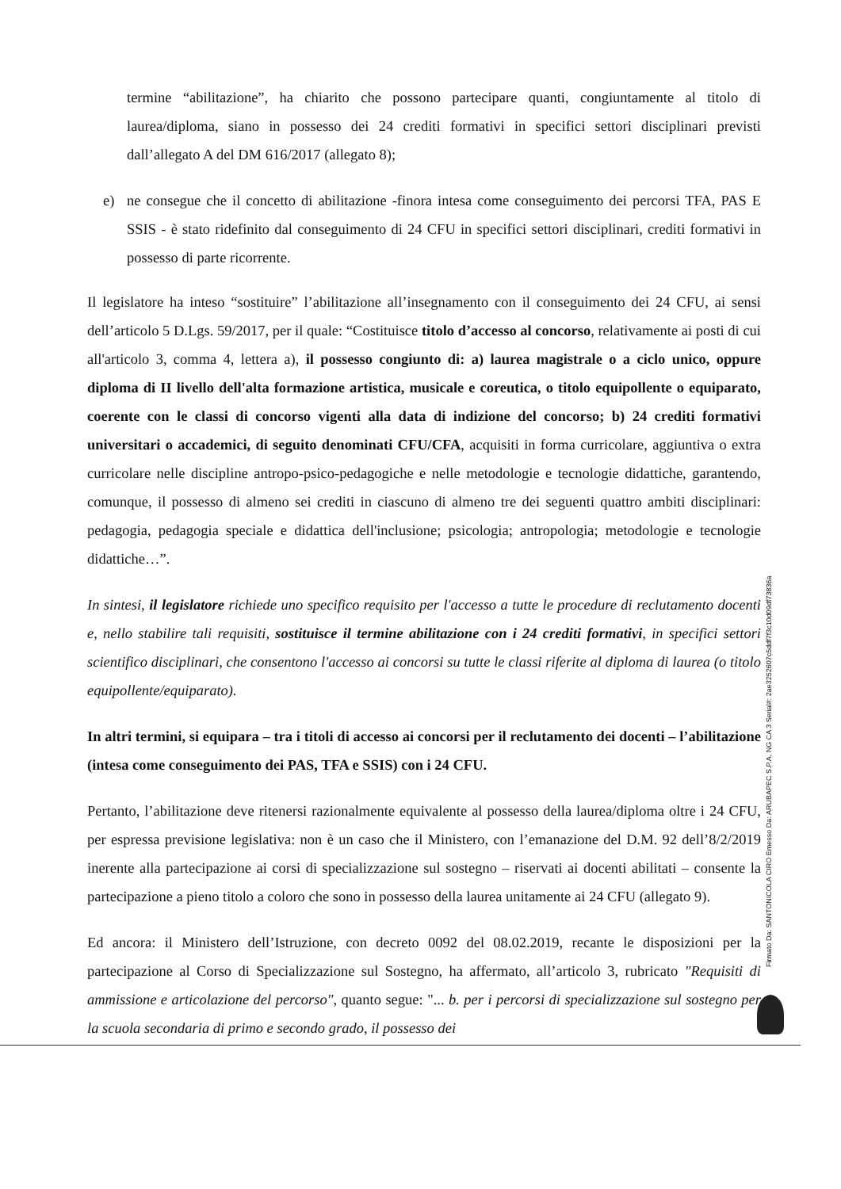termine “abilitazione”, ha chiarito che possono partecipare quanti, congiuntamente al titolo di laurea/diploma, siano in possesso dei 24 crediti formativi in specifici settori disciplinari previsti dall’allegato A del DM 616/2017 (allegato 8);
e) ne consegue che il concetto di abilitazione -finora intesa come conseguimento dei percorsi TFA, PAS E SSIS - è stato ridefinito dal conseguimento di 24 CFU in specifici settori disciplinari, crediti formativi in possesso di parte ricorrente.
Il legislatore ha inteso “sostituire” l’abilitazione all’insegnamento con il conseguimento dei 24 CFU, ai sensi dell’articolo 5 D.Lgs. 59/2017, per il quale: “Costituisce titolo d’accesso al concorso, relativamente ai posti di cui all'articolo 3, comma 4, lettera a), il possesso congiunto di: a) laurea magistrale o a ciclo unico, oppure diploma di II livello dell'alta formazione artistica, musicale e coreutica, o titolo equipollente o equiparato, coerente con le classi di concorso vigenti alla data di indizione del concorso; b) 24 crediti formativi universitari o accademici, di seguito denominati CFU/CFA, acquisiti in forma curricolare, aggiuntiva o extra curricolare nelle discipline antropo-psico-pedagogiche e nelle metodologie e tecnologie didattiche, garantendo, comunque, il possesso di almeno sei crediti in ciascuno di almeno tre dei seguenti quattro ambiti disciplinari: pedagogia, pedagogia speciale e didattica dell'inclusione; psicologia; antropologia; metodologie e tecnologie didattiche…”.
In sintesi, il legislatore richiede uno specifico requisito per l'accesso a tutte le procedure di reclutamento docenti e, nello stabilire tali requisiti, sostituisce il termine abilitazione con i 24 crediti formativi, in specifici settori scientifico disciplinari, che consentono l'accesso ai concorsi su tutte le classi riferite al diploma di laurea (o titolo equipollente/equiparato).
In altri termini, si equipara – tra i titoli di accesso ai concorsi per il reclutamento dei docenti – l’abilitazione (intesa come conseguimento dei PAS, TFA e SSIS) con i 24 CFU.
Pertanto, l’abilitazione deve ritenersi razionalmente equivalente al possesso della laurea/diploma oltre i 24 CFU, per espressa previsione legislativa: non è un caso che il Ministero, con l’emanazione del D.M. 92 dell’8/2/2019 inerente alla partecipazione ai corsi di specializzazione sul sostegno – riservati ai docenti abilitati – consente la partecipazione a pieno titolo a coloro che sono in possesso della laurea unitamente ai 24 CFU (allegato 9).
Ed ancora: il Ministero dell’Istruzione, con decreto 0092 del 08.02.2019, recante le disposizioni per la partecipazione al Corso di Specializzazione sul Sostegno, ha affermato, all’articolo 3, rubricato "Requisiti di ammissione e articolazione del percorso", quanto segue: "... b. per i percorsi di specializzazione sul sostegno per la scuola secondaria di primo e secondo grado, il possesso dei
Firmato Da: SANTONICOLA CIRO Emesso Da: ARUBAPEC S.P.A. NG CA 3 Serial#: 2ae3252607c5ddf7f3c10d09df73836a